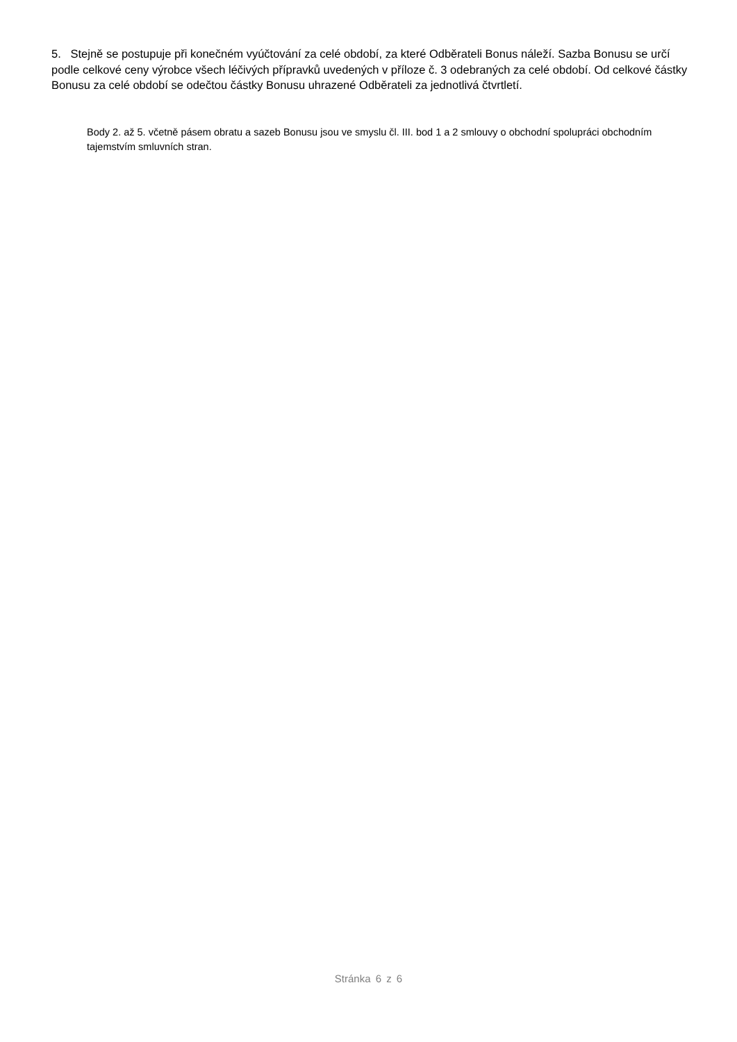5. Stejně se postupuje při konečném vyúčtování za celé období, za které Odběrateli Bonus náleží. Sazba Bonusu se určí podle celkové ceny výrobce všech léčivých přípravků uvedených v příloze č. 3 odebraných za celé období. Od celkové částky Bonusu za celé období se odečtou částky Bonusu uhrazené Odběrateli za jednotlivá čtvrtletí.
Body 2. až 5. včetně pásem obratu a sazeb Bonusu jsou ve smyslu čl. III. bod 1 a 2 smlouvy o obchodní spolupráci obchodním tajemstvím smluvních stran.
Stránka 6 z 6